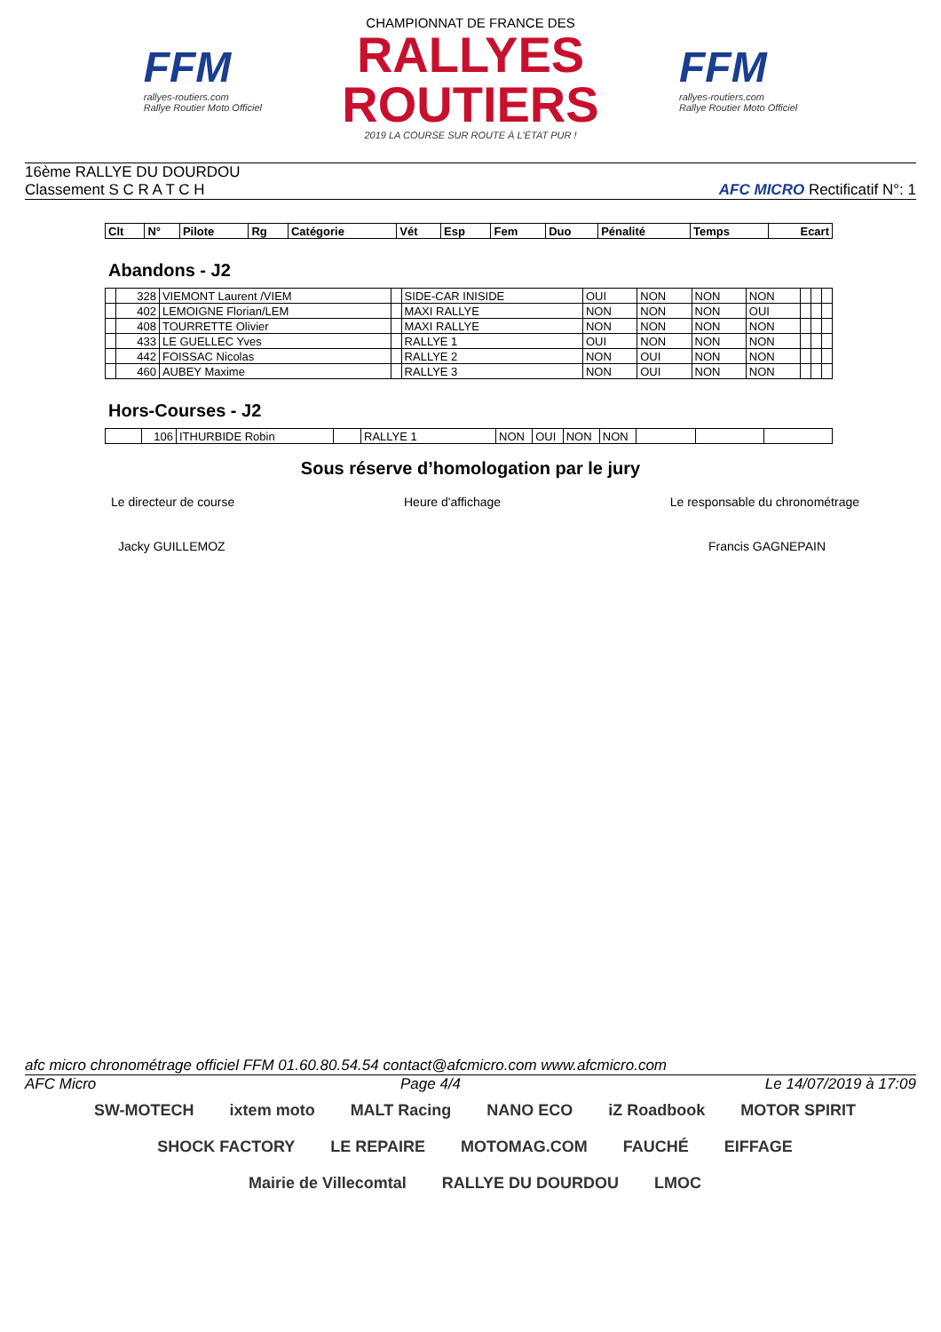FFM
rallyes-routiers.com
Rallye Routier Moto Officiel
CHAMPIONNAT DE FRANCE DES
RALLYES ROUTIERS
2019 LA COURSE SUR ROUTE À L'ÉTAT PUR !
FFM
rallyes-routiers.com
Rallye Routier Moto Officiel
16ème RALLYE DU DOURDOU
Classement S C R A T C H
AFC MICRO Rectificatif N°: 1
| Clt | N° | Pilote | Rg | Catégorie | Vét | Esp | Fem | Duo | Pénalité | Temps | Ecart |
| --- | --- | --- | --- | --- | --- | --- | --- | --- | --- | --- | --- |
Abandons - J2
| | 328 | VIEMONT Laurent /VIEM | | SIDE-CAR INISIDE | OUI | NON | NON | NON | | | |
| | 402 | LEMOIGNE Florian/LEM | | MAXI RALLYE | NON | NON | NON | OUI | | | |
| | 408 | TOURRETTE Olivier | | MAXI RALLYE | NON | NON | NON | NON | | | |
| | 433 | LE GUELLEC Yves | | RALLYE 1 | OUI | NON | NON | NON | | | |
| | 442 | FOISSAC Nicolas | | RALLYE 2 | NON | OUI | NON | NON | | | |
| | 460 | AUBEY Maxime | | RALLYE 3 | NON | OUI | NON | NON | | | |
Hors-Courses - J2
| | 106 | ITHURBIDE Robin | | RALLYE 1 | NON | OUI | NON | NON | | | |
Sous réserve d’homologation par le jury
Le directeur de course Heure d'affichage Le responsable du chronométrage
Jacky GUILLEMOZ Francis GAGNEPAIN
afc micro chronométrage officiel FFM 01.60.80.54.54 contact@afcmicro.com www.afcmicro.com
AFC Micro Page 4/4 Le 14/07/2019 à 17:09
SW-MOTECH ixtem moto MALT Racing NANO ECO iZ Roadbook MOTOR SPIRIT SHOCK FACTORY LE REPAIRE MOTOMAG.COM FAUCHÉ EIFFAGE Mairie de Villecomtal RALLYE DU DOURDOU LMOC